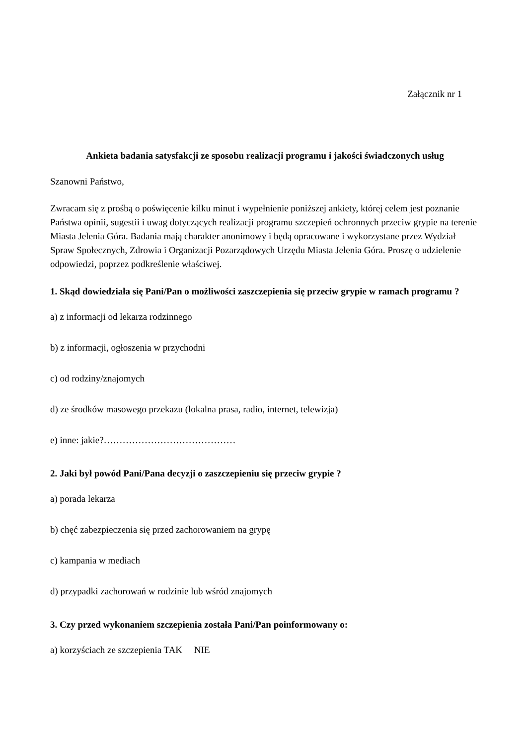Załącznik nr 1
Ankieta badania satysfakcji ze sposobu realizacji programu i jakości świadczonych usług
Szanowni Państwo,
Zwracam się z prośbą o poświęcenie kilku minut i wypełnienie poniższej ankiety, której celem jest poznanie Państwa opinii, sugestii i uwag dotyczących realizacji programu szczepień ochronnych przeciw grypie na terenie Miasta Jelenia Góra. Badania mają charakter anonimowy i będą opracowane i wykorzystane przez Wydział Spraw Społecznych, Zdrowia i Organizacji Pozarządowych Urzędu Miasta Jelenia Góra. Proszę o udzielenie odpowiedzi, poprzez podkreślenie właściwej.
1. Skąd dowiedziała się Pani/Pan o możliwości zaszczepienia się przeciw grypie w ramach programu ?
a) z informacji od lekarza rodzinnego
b) z informacji, ogłoszenia w przychodni
c) od rodziny/znajomych
d) ze środków masowego przekazu (lokalna prasa, radio, internet, telewizja)
e) inne: jakie?……………………………………
2. Jaki był powód Pani/Pana decyzji o zaszczepieniu się przeciw grypie ?
a) porada lekarza
b) chęć zabezpieczenia się przed zachorowaniem na grypę
c) kampania w mediach
d) przypadki zachorowań w rodzinie lub wśród znajomych
3. Czy przed wykonaniem szczepienia została Pani/Pan poinformowany o:
a) korzyściach ze szczepienia TAK NIE